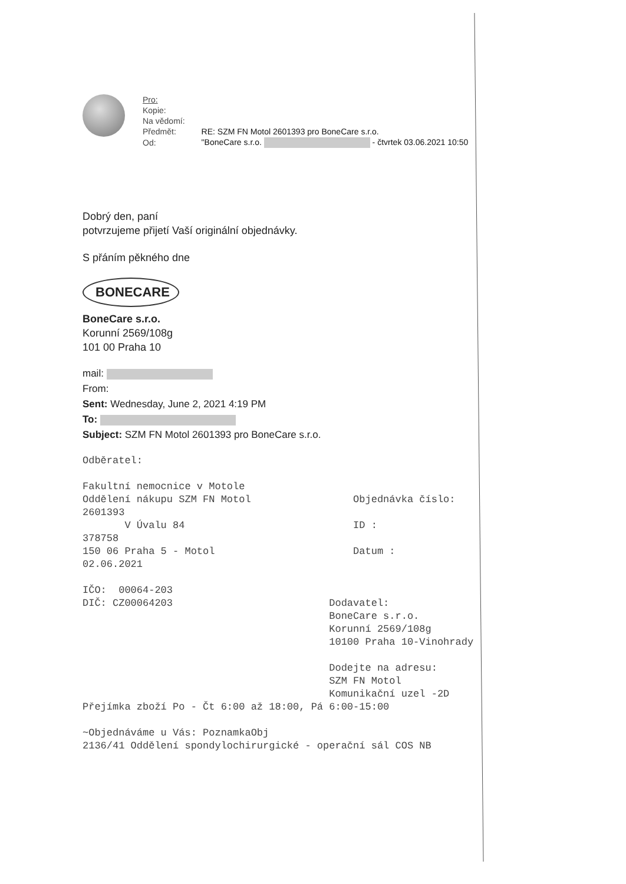| Pro: | |
| Kopie: | |
| Na vědomí: | |
| Předmět: | RE: SZM FN Motol 2601393 pro BoneCare s.r.o. |
| Od: | "BoneCare s.r.o. - čtvrtek 03.06.2021 10:50 |
Dobrý den, paní
potvrzujeme přijetí Vaší originální objednávky.
S přáním pěkného dne
BONECARE
BoneCare s.r.o.
Korunní 2569/108g
101 00 Praha 10
mail:
From:
Sent: Wednesday, June 2, 2021 4:19 PM
To:
Subject: SZM FN Motol 2601393 pro BoneCare s.r.o.
Odběratel: Fakultní nemocnice v Motole Oddělení nákupu SZM FN Motol Objednávka číslo: 2601393 V Úvalu 84 ID : 378758 150 06 Praha 5 - Motol Datum : 02.06.2021 IČO: 00064-203 DIČ: CZ00064203 Dodavatel: BoneCare s.r.o. Korunní 2569/108g 10100 Praha 10-Vinohrady Dodejte na adresu: SZM FN Motol Komunikační uzel -2D Přejímka zboží Po - Čt 6:00 až 18:00, Pá 6:00-15:00 ~Objednáváme u Vás: PoznamkaObj 2136/41 Oddělení spondylochirurgické - operační sál COS NB